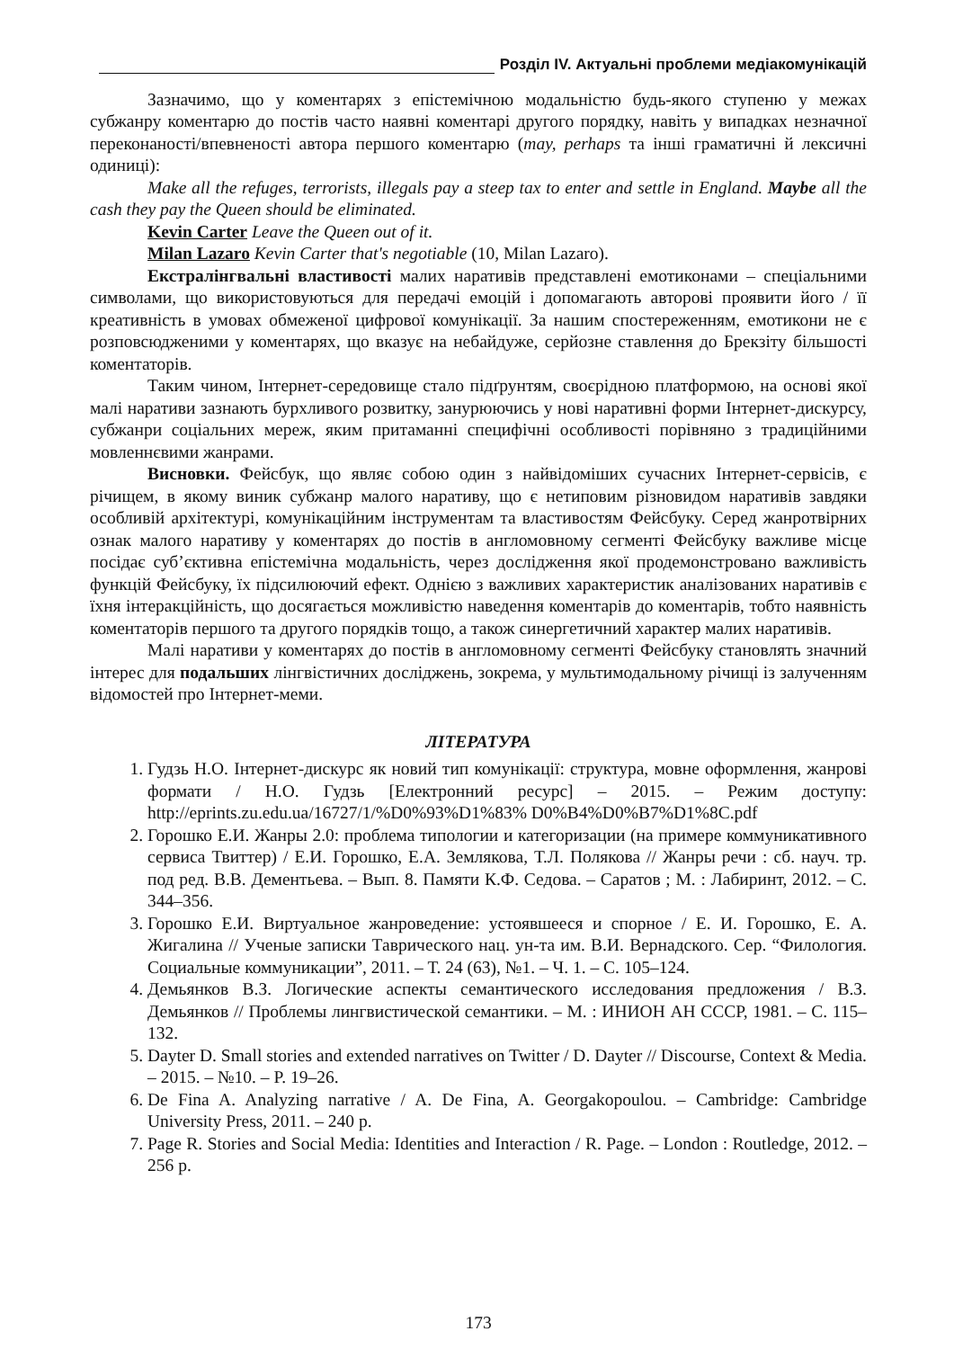Розділ IV. Актуальні проблеми медіакомунікацій
Зазначимо, що у коментарях з епістемічною модальністю будь-якого ступеню у межах субжанру коментарю до постів часто наявні коментарі другого порядку, навіть у випадках незначної переконаності/впевненості автора першого коментарю (may, perhaps та інші граматичні й лексичні одиниці):
Make all the refuges, terrorists, illegals pay a steep tax to enter and settle in England. Maybe all the cash they pay the Queen should be eliminated.
Kevin Carter Leave the Queen out of it.
Milan Lazaro Kevin Carter that's negotiable (10, Milan Lazaro).
Екстралінгвальні властивості малих наративів представлені емотиконами – спеціальними символами, що використовуються для передачі емоцій і допомагають авторові проявити його / її креативність в умовах обмеженої цифрової комунікації. За нашим спостереженням, емотикони не є розповсюдженими у коментарях, що вказує на небайдуже, серйозне ставлення до Брекзіту більшості коментаторів.
Таким чином, Інтернет-середовище стало підґрунтям, своєрідною платформою, на основі якої малі наративи зазнають бурхливого розвитку, занурюючись у нові наративні форми Інтернет-дискурсу, субжанри соціальних мереж, яким притаманні специфічні особливості порівняно з традиційними мовленнєвими жанрами.
Висновки. Фейсбук, що являє собою один з найвідоміших сучасних Інтернет-сервісів, є річищем, в якому виник субжанр малого наративу, що є нетиповим різновидом наративів завдяки особливій архітектурі, комунікаційним інструментам та властивостям Фейсбуку. Серед жанротвірних ознак малого наративу у коментарях до постів в англомовному сегменті Фейсбуку важливе місце посідає суб’єктивна епістемічна модальність, через дослідження якої продемонстровано важливість функцій Фейсбуку, їх підсилюючий ефект. Однією з важливих характеристик аналізованих наративів є їхня інтеракційність, що досягається можливістю наведення коментарів до коментарів, тобто наявність коментаторів першого та другого порядків тощо, а також синергетичний характер малих наративів.
Малі наративи у коментарях до постів в англомовному сегменті Фейсбуку становлять значний інтерес для подальших лінгвістичних досліджень, зокрема, у мультимодальному річищі із залученням відомостей про Інтернет-меми.
ЛІТЕРАТУРА
1. Гудзь Н.О. Інтернет-дискурс як новий тип комунікації: структура, мовне оформлення, жанрові формати / Н.О. Гудзь [Електронний ресурс] – 2015. – Режим доступу: http://eprints.zu.edu.ua/16727/1/%D0%93%D1%83% D0%B4%D0%B7%D1%8C.pdf
2. Горошко Е.И. Жанры 2.0: проблема типологии и категоризации (на примере коммуникативного сервиса Твиттер) / Е.И. Горошко, Е.А. Землякова, Т.Л. Полякова // Жанры речи : сб. науч. тр. под ред. В.В. Дементьева. – Вып. 8. Памяти К.Ф. Седова. – Саратов ; М. : Лабиринт, 2012. – С. 344–356.
3. Горошко Е.И. Виртуальное жанроведение: устоявшееся и спорное / Е. И. Горошко, Е. А. Жигалина // Ученые записки Таврического нац. ун-та им. В.И. Вернадского. Сер. “Филология. Социальные коммуникации”, 2011. – Т. 24 (63), №1. – Ч. 1. – С. 105–124.
4. Демьянков В.З. Логические аспекты семантического исследования предложения / В.З. Демьянков // Проблемы лингвистической семантики. – М. : ИНИОН АН СССР, 1981. – С. 115–132.
5. Dayter D. Small stories and extended narratives on Twitter / D. Dayter // Discourse, Context & Media. – 2015. – №10. – P. 19–26.
6. De Fina A. Analyzing narrative / A. De Fina, A. Georgakopoulou. – Cambridge: Cambridge University Press, 2011. – 240 p.
7. Page R. Stories and Social Media: Identities and Interaction / R. Page. – London : Routledge, 2012. – 256 p.
173